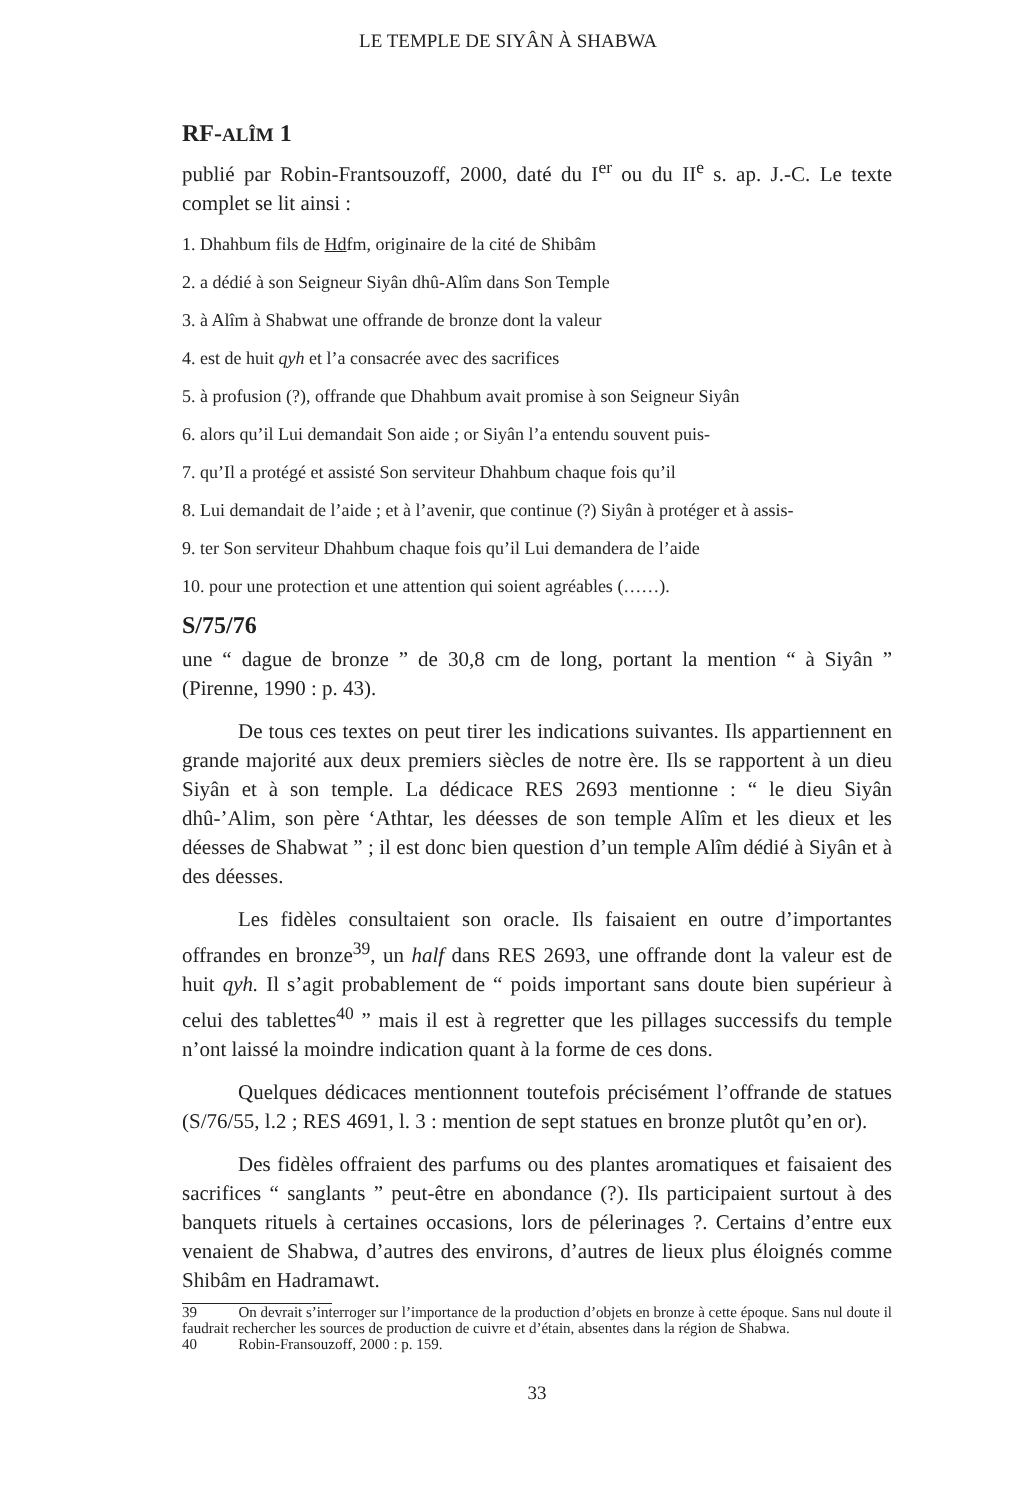LE TEMPLE DE SIYÂN À SHABWA
RF-ALÎM 1
publié par Robin-Frantsouzoff, 2000, daté du I<sup>er</sup> ou du II<sup>e</sup> s. ap. J.-C. Le texte complet se lit ainsi :
1. Dhahbum fils de Hdfm, originaire de la cité de Shibâm
2. a dédié à son Seigneur Siyân dhû-Alîm dans Son Temple
3. à Alîm à Shabwat une offrande de bronze dont la valeur
4. est de huit qyh et l’a consacrée avec des sacrifices
5. à profusion (?), offrande que Dhahbum avait promise à son Seigneur Siyân
6. alors qu’il Lui demandait Son aide ; or Siyân l’a entendu souvent puis-
7. qu’Il a protégé et assisté Son serviteur Dhahbum chaque fois qu’il
8. Lui demandait de l’aide ; et à l’avenir, que continue (?) Siyân à protéger et à assis-
9. ter Son serviteur Dhahbum chaque fois qu’il Lui demandera de l’aide
10. pour une protection et une attention qui soient agréables (……).
S/75/76
une “ dague de bronze ” de 30,8 cm de long, portant la mention “ à Siyân ” (Pirenne, 1990 : p. 43).
De tous ces textes on peut tirer les indications suivantes. Ils appartiennent en grande majorité aux deux premiers siècles de notre ère. Ils se rapportent à un dieu Siyân et à son temple. La dédicace RES 2693 mentionne : “ le dieu Siyân dhû-’Alim, son père ‘Athtar, les déesses de son temple Alîm et les dieux et les déesses de Shabwat ” ; il est donc bien question d’un temple Alîm dédié à Siyân et à des déesses.
Les fidèles consultaient son oracle. Ils faisaient en outre d’importantes offrandes en bronze<sup>39</sup>, un half dans RES 2693, une offrande dont la valeur est de huit qyh. Il s’agit probablement de “ poids important sans doute bien supérieur à celui des tablettes<sup>40</sup> ” mais il est à regretter que les pillages successifs du temple n’ont laissé la moindre indication quant à la forme de ces dons.
Quelques dédicaces mentionnent toutefois précisément l’offrande de statues (S/76/55, l.2 ; RES 4691, l. 3 : mention de sept statues en bronze plutôt qu’en or).
Des fidèles offraient des parfums ou des plantes aromatiques et faisaient des sacrifices “ sanglants ” peut-être en abondance (?). Ils participaient surtout à des banquets rituels à certaines occasions, lors de pélerinages ?. Certains d’entre eux venaient de Shabwa, d’autres des environs, d’autres de lieux plus éloignés comme Shibâm en Hadramawt.
39 On devrait s’interroger sur l’importance de la production d’objets en bronze à cette époque. Sans nul doute il faudrait rechercher les sources de production de cuivre et d’étain, absentes dans la région de Shabwa.
40 Robin-Fransouzoff, 2000 : p. 159.
33